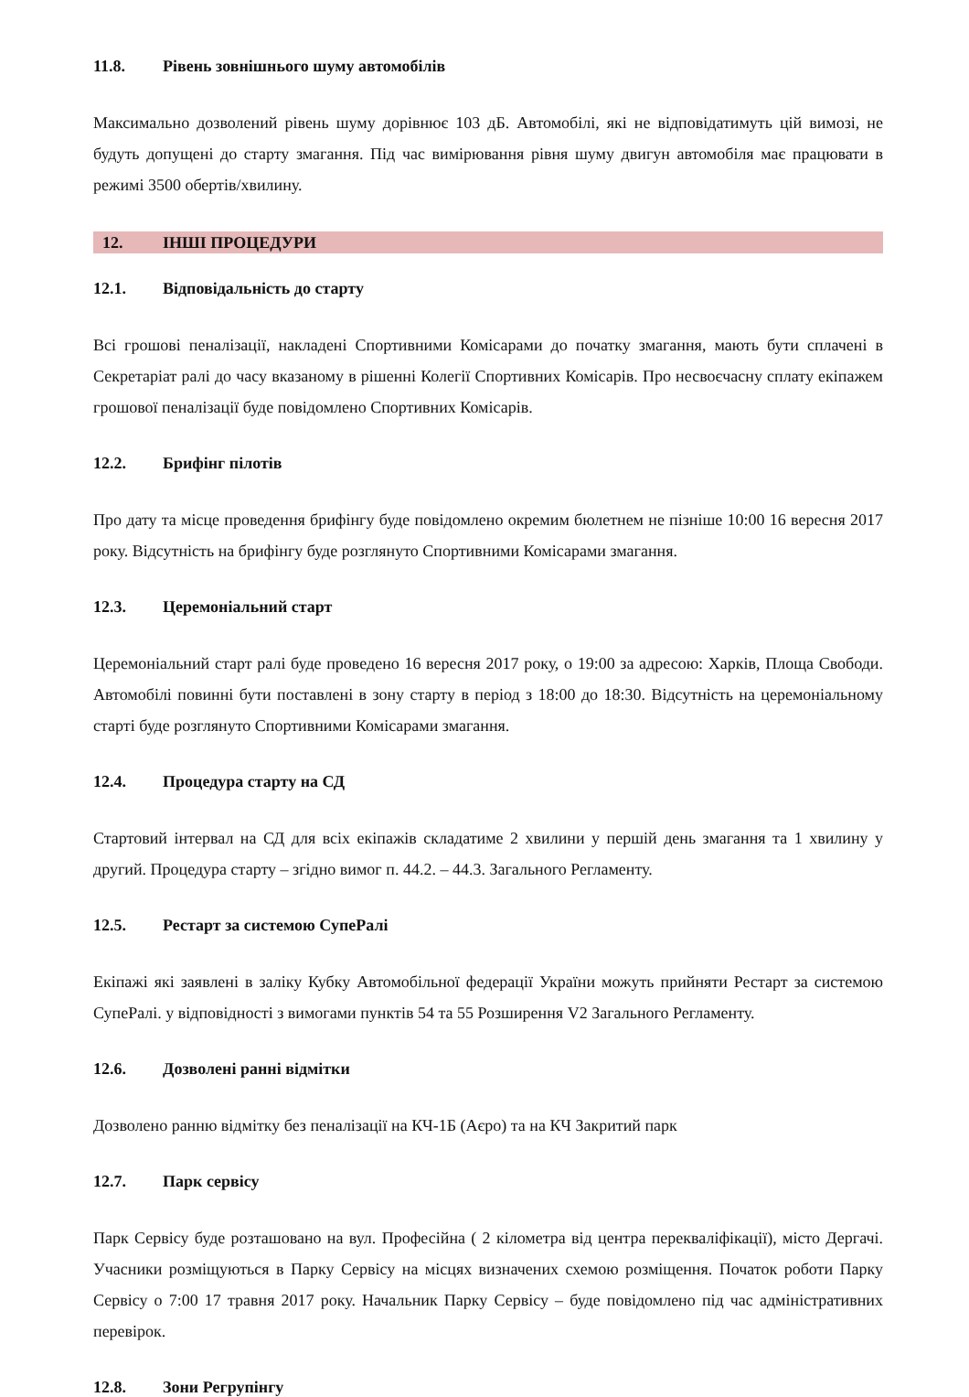11.8. Рівень зовнішнього шуму автомобілів
Максимально дозволений рівень шуму дорівнює 103 дБ. Автомобілі, які не відповідатимуть цій вимозі, не будуть допущені до старту змагання. Під час вимірювання рівня шуму двигун автомобіля має працювати в режимі 3500 обертів/хвилину.
12. ІНШІ ПРОЦЕДУРИ
12.1. Відповідальність до старту
Всі грошові пеналізації, накладені Спортивними Комісарами до початку змагання, мають бути сплачені в Секретаріат ралі до часу вказаному в рішенні Колегії Спортивних Комісарів. Про несвоєчасну сплату екіпажем грошової пеналізації буде повідомлено Спортивних Комісарів.
12.2. Брифінг пілотів
Про дату та місце проведення брифінгу буде повідомлено окремим бюлетнем не пізніше 10:00 16 вересня 2017 року. Відсутність на брифінгу буде розглянуто Спортивними Комісарами змагання.
12.3. Церемоніальний старт
Церемоніальний старт ралі буде проведено 16 вересня 2017 року, о 19:00 за адресою: Харків, Площа Свободи. Автомобілі повинні бути поставлені в зону старту в період з 18:00 до 18:30. Відсутність на церемоніальному старті буде розглянуто Спортивними Комісарами змагання.
12.4. Процедура старту на СД
Стартовий інтервал на СД для всіх екіпажів складатиме 2 хвилини у першій день змагання та 1 хвилину у другий. Процедура старту – згідно вимог п. 44.2. – 44.3. Загального Регламенту.
12.5. Рестарт за системою СупеРалі
Екіпажі які заявлені в заліку Кубку Автомобільної федерації України можуть прийняти Рестарт за системою СупеРалі. у відповідності з вимогами пунктів 54 та 55 Розширення V2 Загального Регламенту.
12.6. Дозволені ранні відмітки
Дозволено ранню відмітку без пеналізації на КЧ-1Б (Аєро) та на КЧ Закритий парк
12.7. Парк сервісу
Парк Сервісу буде розташовано на вул. Професійна ( 2 кілометра від центра перекваліфікації), місто Дергачі. Учасники розміщуються в Парку Сервісу на місцях визначених схемою розміщення. Початок роботи Парку Сервісу о 7:00 17 травня 2017 року. Начальник Парку Сервісу – буде повідомлено під час адміністративних перевірок.
12.8. Зони Регрупінгу